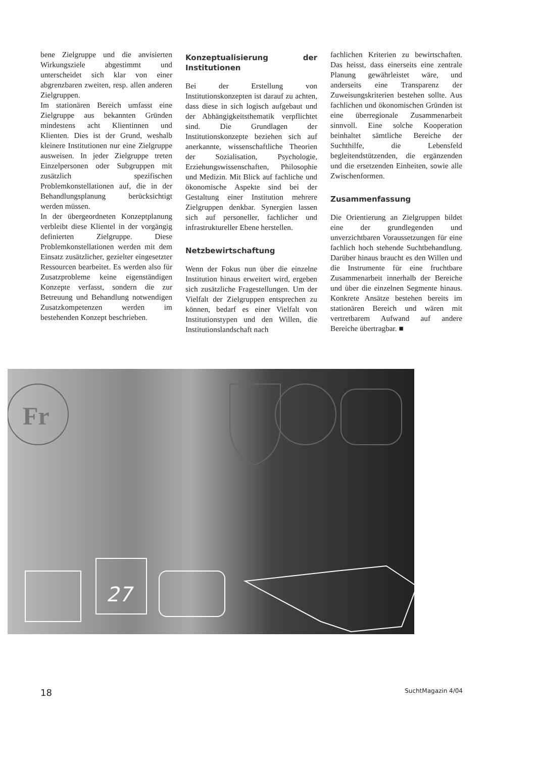bene Zielgruppe und die anvisierten Wirkungsziele abgestimmt und unterscheidet sich klar von einer abgrenzbaren zweiten, resp. allen anderen Zielgruppen.
Im stationären Bereich umfasst eine Zielgruppe aus bekannten Gründen mindestens acht Klientinnen und Klienten. Dies ist der Grund, weshalb kleinere Institutionen nur eine Zielgruppe ausweisen. In jeder Zielgruppe treten Einzelpersonen oder Subgruppen mit zusätzlich spezifischen Problemkonstellationen auf, die in der Behandlungsplanung berücksichtigt werden müssen.
In der übergeordneten Konzeptplanung verbleibt diese Klientel in der vorgängig definierten Zielgruppe. Diese Problemkonstellationen werden mit dem Einsatz zusätzlicher, gezielter eingesetzter Ressourcen bearbeitet. Es werden also für Zusatzprobleme keine eigenständigen Konzepte verfasst, sondern die zur Betreuung und Behandlung notwendigen Zusatzkompetenzen werden im bestehenden Konzept beschrieben.
Konzeptualisierung der Institutionen
Bei der Erstellung von Institutionskonzepten ist darauf zu achten, dass diese in sich logisch aufgebaut und der Abhängigkeitsthematik verpflichtet sind. Die Grundlagen der Institutionskonzepte beziehen sich auf anerkannte, wissenschaftliche Theorien der Sozialisation, Psychologie, Erziehungswissenschaften, Philosophie und Medizin. Mit Blick auf fachliche und ökonomische Aspekte sind bei der Gestaltung einer Institution mehrere Zielgruppen denkbar. Synergien lassen sich auf personeller, fachlicher und infrastruktureller Ebene herstellen.
Netzbewirtschaftung
Wenn der Fokus nun über die einzelne Institution hinaus erweitert wird, ergeben sich zusätzliche Fragestellungen. Um der Vielfalt der Zielgruppen entsprechen zu können, bedarf es einer Vielfalt von Institutionstypen und den Willen, die Institutionslandschaft nach
fachlichen Kriterien zu bewirtschaften. Das heisst, dass einerseits eine zentrale Planung gewährleistet wäre, und anderseits eine Transparenz der Zuweisungskriterien bestehen sollte. Aus fachlichen und ökonomischen Gründen ist eine überregionale Zusammenarbeit sinnvoll. Eine solche Kooperation beinhaltet sämtliche Bereiche der Suchthilfe, die Lebensfeld begleitendstützenden, die ergänzenden und die ersetzenden Einheiten, sowie alle Zwischenformen.
Zusammenfassung
Die Orientierung an Zielgruppen bildet eine der grundlegenden und unverzichtbaren Voraussetzungen für eine fachlich hoch stehende Suchtbehandlung. Darüber hinaus braucht es den Willen und die Instrumente für eine fruchtbare Zusammenarbeit innerhalb der Bereiche und über die einzelnen Segmente hinaus. Konkrete Ansätze bestehen bereits im stationären Bereich und wären mit vertretbarem Aufwand auf andere Bereiche übertragbar. ■
Fr
27
18 SuchtMagazin 4/04